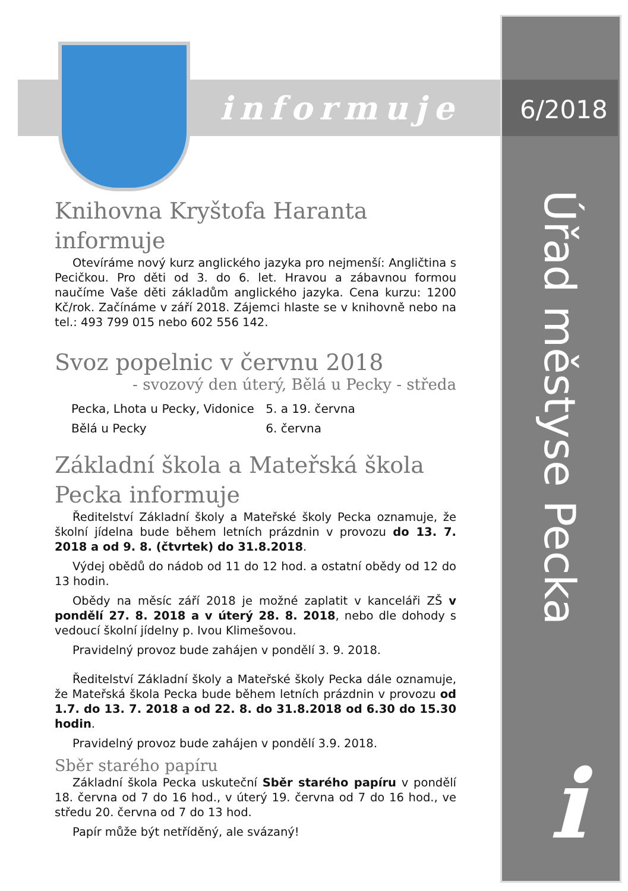informuje 6/2018
Úřad městyse Pecka
i
Knihovna Kryštofa Haranta informuje
Otevíráme nový kurz anglického jazyka pro nejmenší: Angličtina s Pecičkou. Pro děti od 3. do 6. let. Hravou a zábavnou formou naučíme Vaše děti základům anglického jazyka. Cena kurzu: 1200 Kč/rok. Začínáme v září 2018. Zájemci hlaste se v knihovně nebo na tel.: 493 799 015 nebo 602 556 142.
Svoz popelnic v červnu 2018
- svozový den úterý, Bělá u Pecky - středa
| Pecka, Lhota u Pecky, Vidonice | 5. a 19. června |
| Bělá u Pecky | 6. června |
Základní škola a Mateřská škola Pecka informuje
Ředitelství Základní školy a Mateřské školy Pecka oznamuje, že školní jídelna bude během letních prázdnin v provozu do 13. 7. 2018 a od 9. 8. (čtvrtek) do 31.8.2018.
Výdej obědů do nádob od 11 do 12 hod. a ostatní obědy od 12 do 13 hodin.
Obědy na měsíc září 2018 je možné zaplatit v kanceláři ZŠ v pondělí 27. 8. 2018 a v úterý 28. 8. 2018, nebo dle dohody s vedoucí školní jídelny p. Ivou Klimešovou.
Pravidelný provoz bude zahájen v pondělí 3. 9. 2018.
Ředitelství Základní školy a Mateřské školy Pecka dále oznamuje, že Mateřská škola Pecka bude během letních prázdnin v provozu od 1.7. do 13. 7. 2018 a od 22. 8. do 31.8.2018 od 6.30 do 15.30 hodin.
Pravidelný provoz bude zahájen v pondělí 3.9. 2018.
Sběr starého papíru
Základní škola Pecka uskuteční Sběr starého papíru v pondělí 18. června od 7 do 16 hod., v úterý 19. června od 7 do 16 hod., ve středu 20. června od 7 do 13 hod.
Papír může být netříděný, ale svázaný!